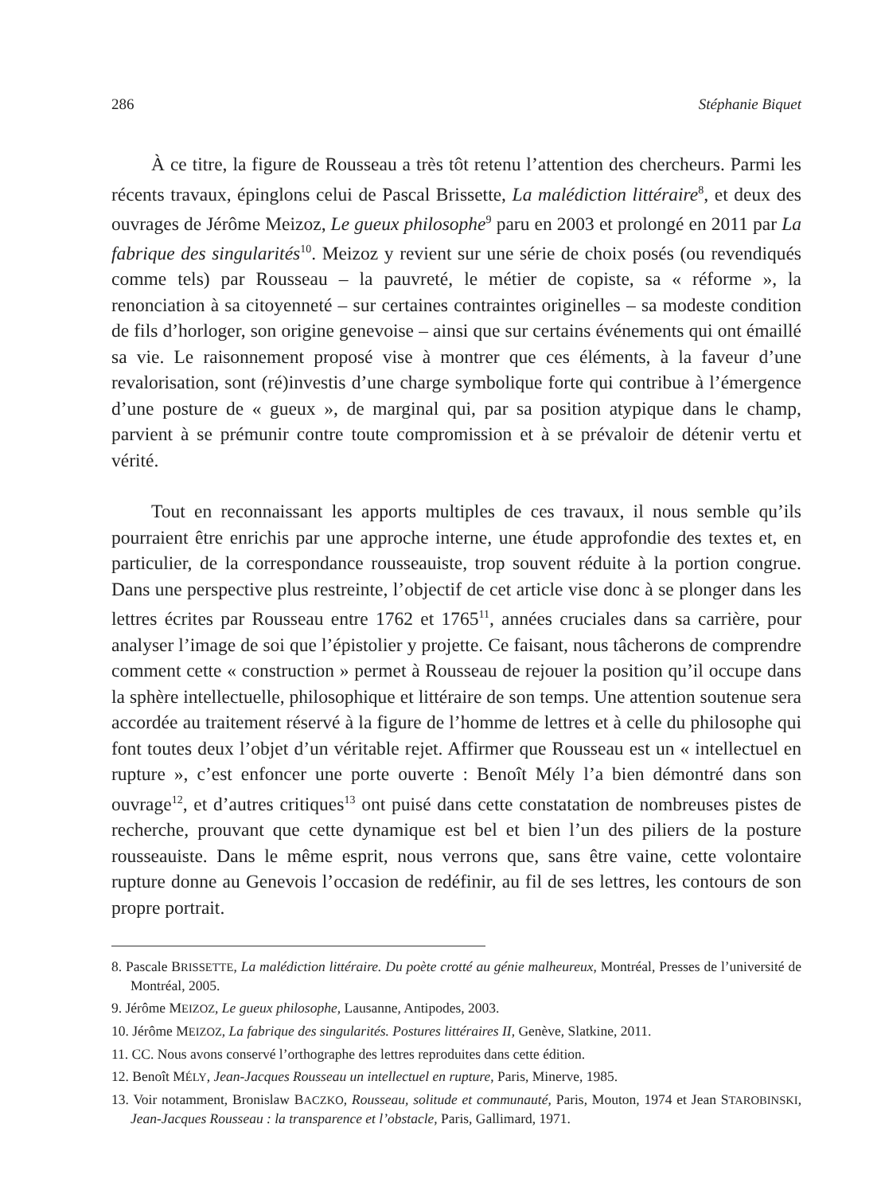286 Stéphanie Biquet
À ce titre, la figure de Rousseau a très tôt retenu l’attention des chercheurs. Parmi les récents travaux, épinglons celui de Pascal Brissette, La malédiction littéraire<sup>8</sup>, et deux des ouvrages de Jérôme Meizoz, Le gueux philosophe<sup>9</sup> paru en 2003 et prolongé en 2011 par La fabrique des singularités<sup>10</sup>. Meizoz y revient sur une série de choix posés (ou revendiqués comme tels) par Rousseau – la pauvreté, le métier de copiste, sa « réforme », la renonciation à sa citoyenneté – sur certaines contraintes originelles – sa modeste condition de fils d’horloger, son origine genevoise – ainsi que sur certains événements qui ont émaillé sa vie. Le raisonnement proposé vise à montrer que ces éléments, à la faveur d’une revalorisation, sont (ré)investis d’une charge symbolique forte qui contribue à l’émergence d’une posture de « gueux », de marginal qui, par sa position atypique dans le champ, parvient à se prémunir contre toute compromission et à se prévaloir de détenir vertu et vérité.
Tout en reconnaissant les apports multiples de ces travaux, il nous semble qu’ils pourraient être enrichis par une approche interne, une étude approfondie des textes et, en particulier, de la correspondance rousseauiste, trop souvent réduite à la portion congrue. Dans une perspective plus restreinte, l’objectif de cet article vise donc à se plonger dans les lettres écrites par Rousseau entre 1762 et 1765<sup>11</sup>, années cruciales dans sa carrière, pour analyser l’image de soi que l’épistolier y projette. Ce faisant, nous tâcherons de comprendre comment cette « construction » permet à Rousseau de rejouer la position qu’il occupe dans la sphère intellectuelle, philosophique et littéraire de son temps. Une attention soutenue sera accordée au traitement réservé à la figure de l’homme de lettres et à celle du philosophe qui font toutes deux l’objet d’un véritable rejet. Affirmer que Rousseau est un « intellectuel en rupture », c’est enfoncer une porte ouverte : Benoît Mély l’a bien démontré dans son ouvrage<sup>12</sup>, et d’autres critiques<sup>13</sup> ont puisé dans cette constatation de nombreuses pistes de recherche, prouvant que cette dynamique est bel et bien l’un des piliers de la posture rousseauiste. Dans le même esprit, nous verrons que, sans être vaine, cette volontaire rupture donne au Genevois l’occasion de redéfinir, au fil de ses lettres, les contours de son propre portrait.
8. Pascale BRISSETTE, La malédiction littéraire. Du poète crotté au génie malheureux, Montréal, Presses de l’université de Montréal, 2005.
9. Jérôme MEIZOZ, Le gueux philosophe, Lausanne, Antipodes, 2003.
10. Jérôme MEIZOZ, La fabrique des singularités. Postures littéraires II, Genève, Slatkine, 2011.
11. CC. Nous avons conservé l’orthographe des lettres reproduites dans cette édition.
12. Benoît MÉLY, Jean-Jacques Rousseau un intellectuel en rupture, Paris, Minerve, 1985.
13. Voir notamment, Bronislaw BACZKO, Rousseau, solitude et communauté, Paris, Mouton, 1974 et Jean STAROBINSKI, Jean-Jacques Rousseau : la transparence et l’obstacle, Paris, Gallimard, 1971.